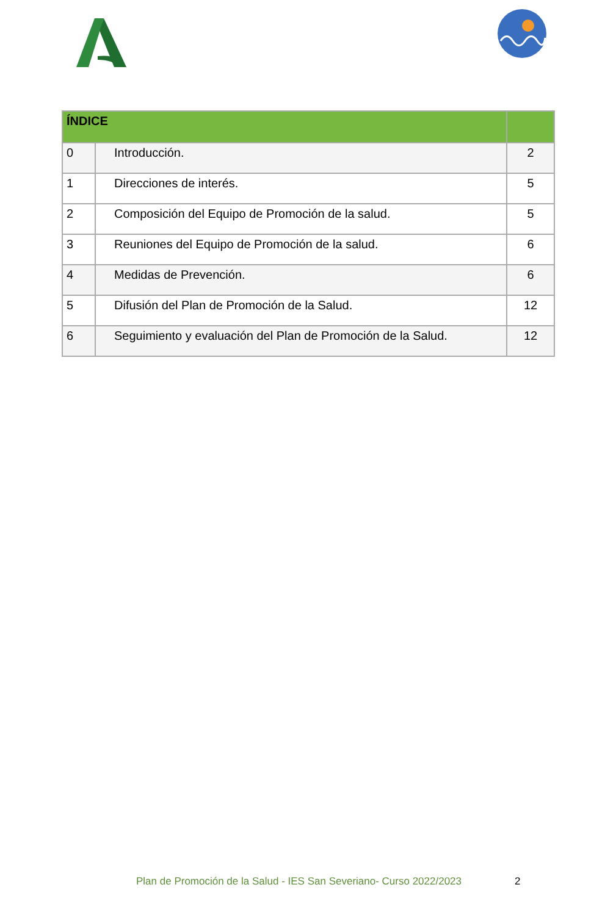| ÍNDICE | | |
| --- | --- | --- |
| 0 | Introducción. | 2 |
| 1 | Direcciones de interés. | 5 |
| 2 | Composición del Equipo de Promoción de la salud. | 5 |
| 3 | Reuniones del Equipo de Promoción de la salud. | 6 |
| 4 | Medidas de Prevención. | 6 |
| 5 | Difusión del Plan de Promoción de la Salud. | 12 |
| 6 | Seguimiento y evaluación del Plan de Promoción de la Salud. | 12 |
Plan de Promoción de la Salud - IES San Severiano- Curso 2022/2023
2